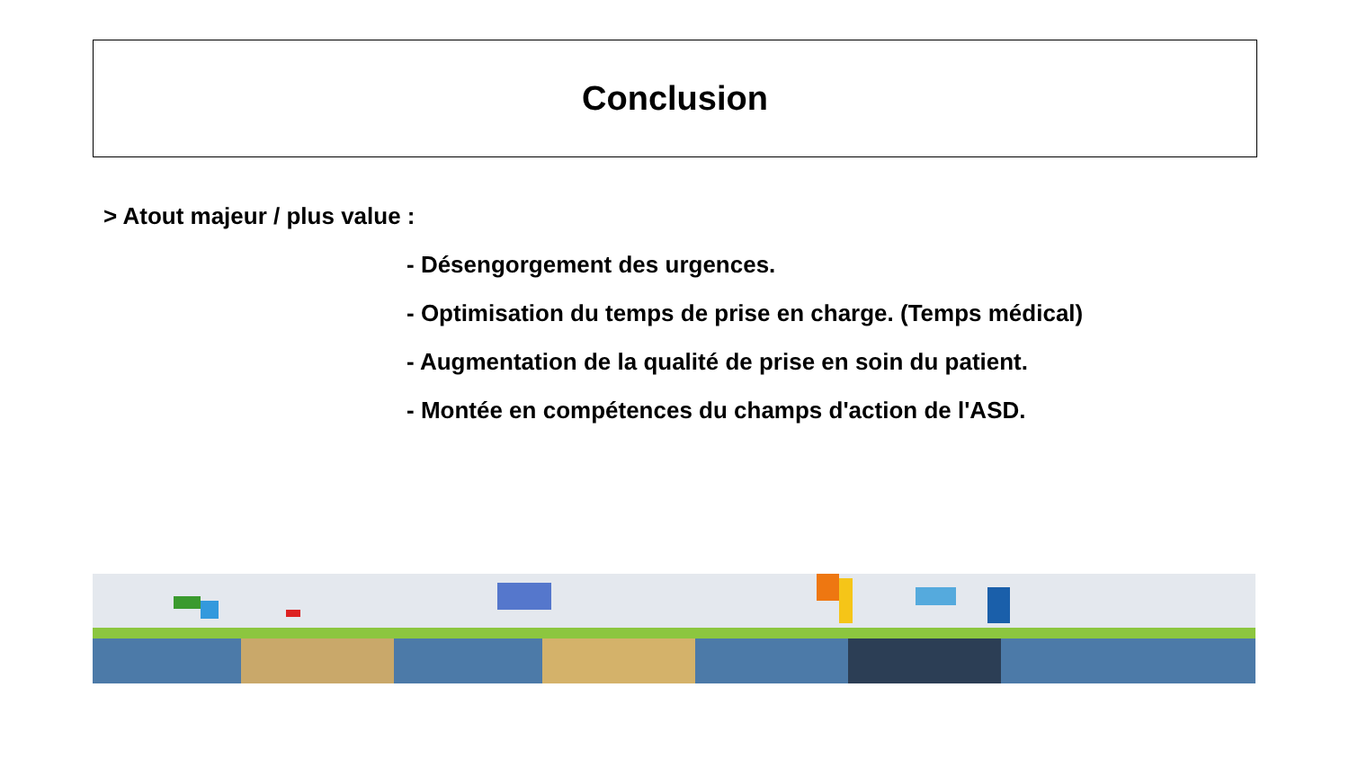Conclusion
> Atout majeur / plus value :
- Désengorgement des urgences.
- Optimisation du temps de prise en charge. (Temps médical)
- Augmentation de la qualité de prise en soin du patient.
- Montée en compétences du champs d'action de l'ASD.